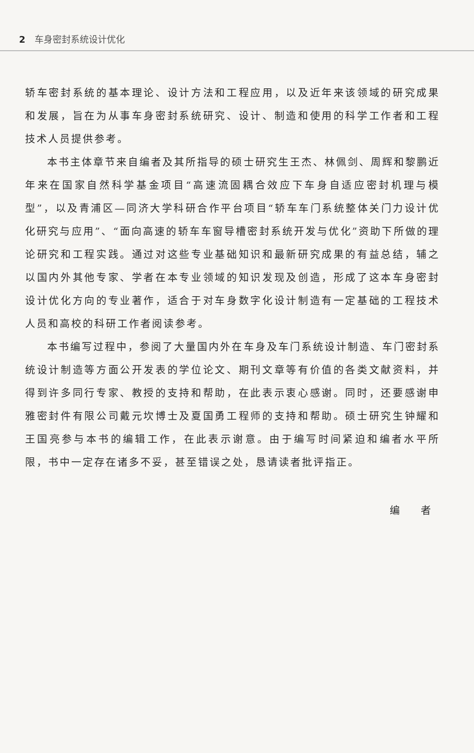2 车身密封系统设计优化
轿车密封系统的基本理论、设计方法和工程应用，以及近年来该领域的研究成果和发展，旨在为从事车身密封系统研究、设计、制造和使用的科学工作者和工程技术人员提供参考。
本书主体章节来自编者及其所指导的硕士研究生王杰、林佩剑、周辉和黎鹏近年来在国家自然科学基金项目“高速流固耦合效应下车身自适应密封机理与模型”，以及青浦区—同济大学科研合作平台项目“轿车车门系统整体关门力设计优化研究与应用”、“面向高速的轿车车窗导槽密封系统开发与优化”资助下所做的理论研究和工程实践。通过对这些专业基础知识和最新研究成果的有益总结，辅之以国内外其他专家、学者在本专业领域的知识发现及创造，形成了这本车身密封设计优化方向的专业著作，适合于对车身数字化设计制造有一定基础的工程技术人员和高校的科研工作者阅读参考。
本书编写过程中，参阅了大量国内外在车身及车门系统设计制造、车门密封系统设计制造等方面公开发表的学位论文、期刊文章等有价值的各类文献资料，并得到许多同行专家、教授的支持和帮助，在此表示衷心感谢。同时，还要感谢申雅密封件有限公司戴元坎博士及夏国勇工程师的支持和帮助。硕士研究生钟耀和王国亮参与本书的编辑工作，在此表示谢意。由于编写时间紧迫和编者水平所限，书中一定存在诸多不妥，甚至错误之处，恳请读者批评指正。
编 者